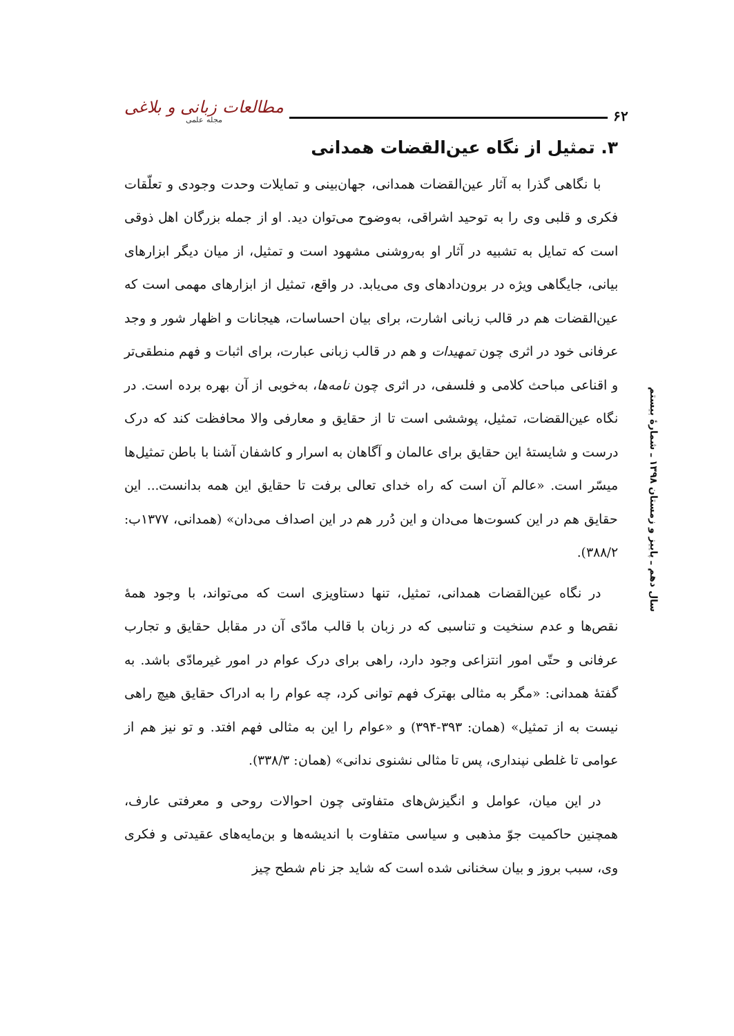۶۲
مطالعات زبانی و بلاغی
مجله علمی
سال دهم ـ پاییز و زمستان ۱۳۹۸ ـ شمارهٔ بیستم
۳. تمثیل از نگاه عین‌القضات همدانی
با نگاهی گذرا به آثار عین‌القضات همدانی، جهان‌بینی و تمایلات وحدت وجودی و تعلّقات فکری و قلبی وی را به توحید اشراقی، به‌وضوح می‌توان دید. او از جمله بزرگان اهل ذوقی است که تمایل به تشبیه در آثار او به‌روشنی مشهود است و تمثیل، از میان دیگر ابزارهای بیانی، جایگاهی ویژه در برون‌دادهای وی می‌یابد. در واقع، تمثیل از ابزارهای مهمی است که عین‌القضات هم در قالب زبانی اشارت، برای بیان احساسات، هیجانات و اظهار شور و وجد عرفانی خود در اثری چون تمهیدات و هم در قالب زبانی عبارت، برای اثبات و فهم منطقی‌تر و اقناعی مباحث کلامی و فلسفی، در اثری چون نامه‌ها، به‌خوبی از آن بهره برده است. در نگاه عین‌القضات، تمثیل، پوششی است تا از حقایق و معارفی والا محافظت کند که درک درست و شایستهٔ این حقایق برای عالمان و آگاهان به اسرار و کاشفان آشنا با باطن تمثیل‌ها میسّر است. «عالم آن است که راه خدای تعالی برفت تا حقایق این همه بدانست... این حقایق هم در این کسوت‌ها می‌دان و این دُرر هم در این اصداف می‌دان» (همدانی، ۱۳۷۷ب: ۳۸۸/۲).
در نگاه عین‌القضات همدانی، تمثیل، تنها دستاویزی است که می‌تواند، با وجود همهٔ نقص‌ها و عدم سنخیت و تناسبی که در زبان با قالب مادّی آن در مقابل حقایق و تجارب عرفانی و حتّی امور انتزاعی وجود دارد، راهی برای درک عوام در امور غیرمادّی باشد. به گفتهٔ همدانی: «مگر به مثالی بهترک فهم توانی کرد، چه عوام را به ادراک حقایق هیچ راهی نیست به از تمثیل» (همان: ۳۹۳-۳۹۴) و «عوام را این به مثالی فهم افتد. و تو نیز هم از عوامی تا غلطی نپنداری، پس تا مثالی نشنوی ندانی» (همان: ۳۳۸/۳).
در این میان، عوامل و انگیزش‌های متفاوتی چون احوالات روحی و معرفتی عارف، همچنین حاکمیت جوّ مذهبی و سیاسی متفاوت با اندیشه‌ها و بن‌مایه‌های عقیدتی و فکری وی، سبب بروز و بیان سخنانی شده است که شاید جز نام شطح چیز